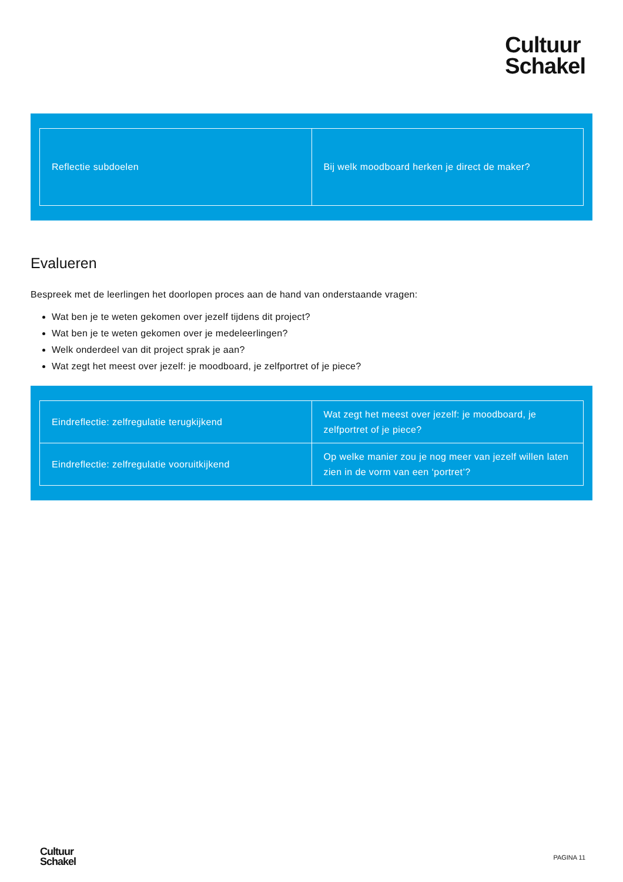Cultuur
Schakel
| Reflectie subdoelen | Bij welk moodboard herken je direct de maker? |
Evalueren
Bespreek met de leerlingen het doorlopen proces aan de hand van onderstaande vragen:
Wat ben je te weten gekomen over jezelf tijdens dit project?
Wat ben je te weten gekomen over je medeleerlingen?
Welk onderdeel van dit project sprak je aan?
Wat zegt het meest over jezelf: je moodboard, je zelfportret of je piece?
| Eindreflectie: zelfregulatie terugkijkend | Wat zegt het meest over jezelf: je moodboard, je zelfportret of je piece? |
| Eindreflectie: zelfregulatie vooruitkijkend | Op welke manier zou je nog meer van jezelf willen laten zien in de vorm van een ‘portret’? |
Cultuur
Schakel
PAGINA 11